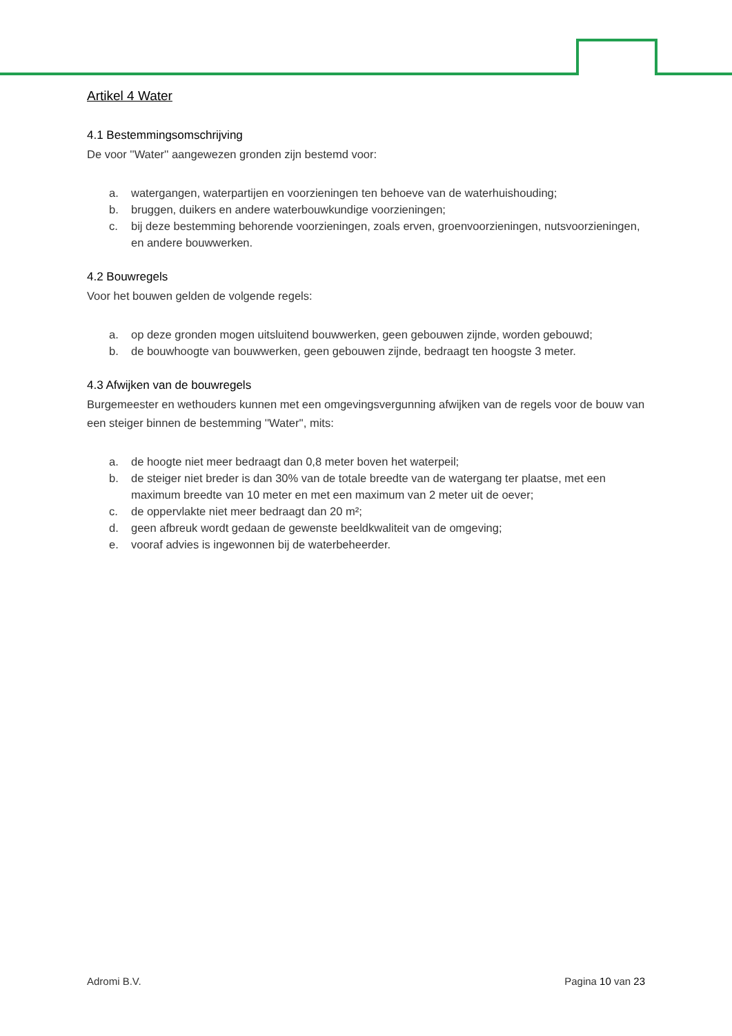Artikel 4 Water
4.1 Bestemmingsomschrijving
De voor ''Water'' aangewezen gronden zijn bestemd voor:
a. watergangen, waterpartijen en voorzieningen ten behoeve van de waterhuishouding;
b. bruggen, duikers en andere waterbouwkundige voorzieningen;
c. bij deze bestemming behorende voorzieningen, zoals erven, groenvoorzieningen, nutsvoorzieningen, en andere bouwwerken.
4.2 Bouwregels
Voor het bouwen gelden de volgende regels:
a. op deze gronden mogen uitsluitend bouwwerken, geen gebouwen zijnde, worden gebouwd;
b. de bouwhoogte van bouwwerken, geen gebouwen zijnde, bedraagt ten hoogste 3 meter.
4.3 Afwijken van de bouwregels
Burgemeester en wethouders kunnen met een omgevingsvergunning afwijken van de regels voor de bouw van een steiger binnen de bestemming ''Water'', mits:
a. de hoogte niet meer bedraagt dan 0,8 meter boven het waterpeil;
b. de steiger niet breder is dan 30% van de totale breedte van de watergang ter plaatse, met een maximum breedte van 10 meter en met een maximum van 2 meter uit de oever;
c. de oppervlakte niet meer bedraagt dan 20 m²;
d. geen afbreuk wordt gedaan de gewenste beeldkwaliteit van de omgeving;
e. vooraf advies is ingewonnen bij de waterbeheerder.
Adromi B.V. Pagina 10 van 23